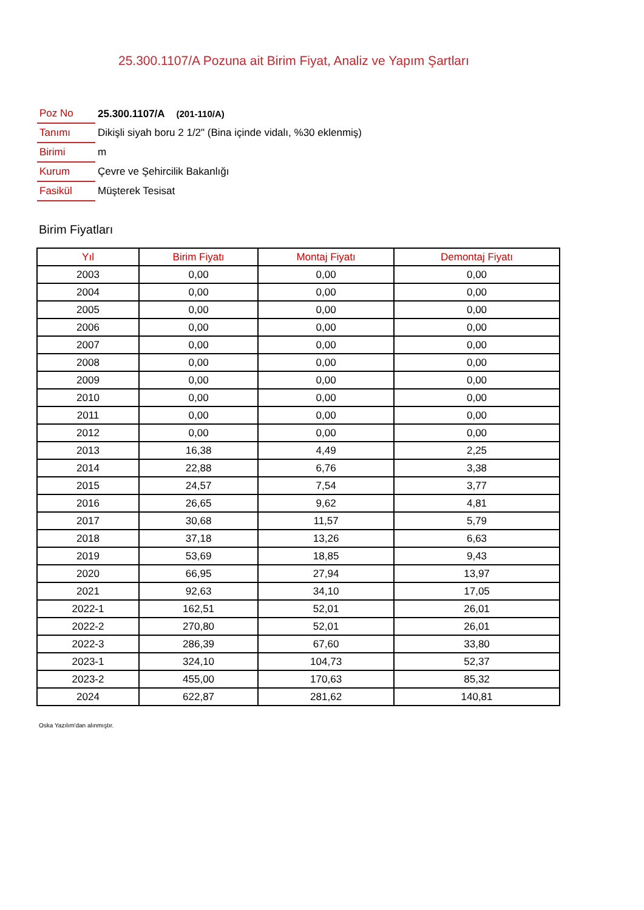25.300.1107/A Pozuna ait Birim Fiyat, Analiz ve Yapım Şartları
| Poz No | 25.300.1107/A (201-110/A) |
| Tanımı | Dikişli siyah boru 2 1/2" (Bina içinde vidalı, %30 eklenmiş) |
| Birimi | m |
| Kurum | Çevre ve Şehircilik Bakanlığı |
| Fasikül | Müşterek Tesisat |
Birim Fiyatları
| Yıl | Birim Fiyatı | Montaj Fiyatı | Demontaj Fiyatı |
| --- | --- | --- | --- |
| 2003 | 0,00 | 0,00 | 0,00 |
| 2004 | 0,00 | 0,00 | 0,00 |
| 2005 | 0,00 | 0,00 | 0,00 |
| 2006 | 0,00 | 0,00 | 0,00 |
| 2007 | 0,00 | 0,00 | 0,00 |
| 2008 | 0,00 | 0,00 | 0,00 |
| 2009 | 0,00 | 0,00 | 0,00 |
| 2010 | 0,00 | 0,00 | 0,00 |
| 2011 | 0,00 | 0,00 | 0,00 |
| 2012 | 0,00 | 0,00 | 0,00 |
| 2013 | 16,38 | 4,49 | 2,25 |
| 2014 | 22,88 | 6,76 | 3,38 |
| 2015 | 24,57 | 7,54 | 3,77 |
| 2016 | 26,65 | 9,62 | 4,81 |
| 2017 | 30,68 | 11,57 | 5,79 |
| 2018 | 37,18 | 13,26 | 6,63 |
| 2019 | 53,69 | 18,85 | 9,43 |
| 2020 | 66,95 | 27,94 | 13,97 |
| 2021 | 92,63 | 34,10 | 17,05 |
| 2022-1 | 162,51 | 52,01 | 26,01 |
| 2022-2 | 270,80 | 52,01 | 26,01 |
| 2022-3 | 286,39 | 67,60 | 33,80 |
| 2023-1 | 324,10 | 104,73 | 52,37 |
| 2023-2 | 455,00 | 170,63 | 85,32 |
| 2024 | 622,87 | 281,62 | 140,81 |
Oska Yazılım'dan alınmıştır.